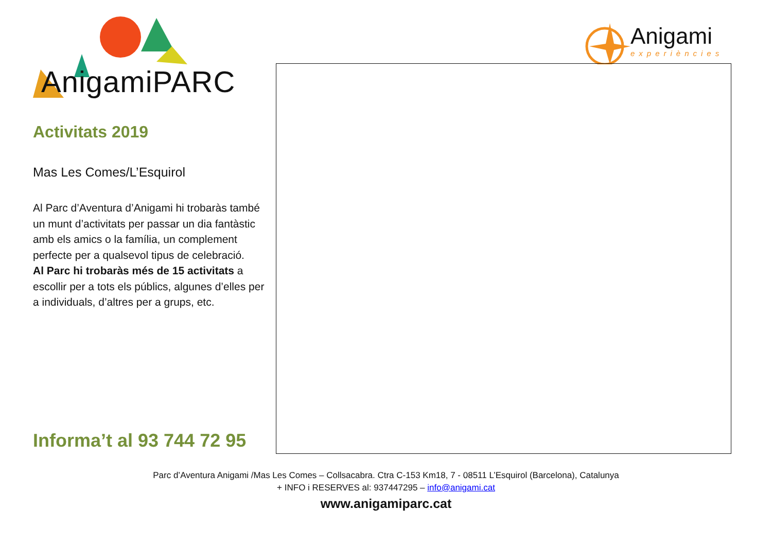AnigamiPARC
Activitats 2019
Mas Les Comes/L’Esquirol
Al Parc d’Aventura d’Anigami hi trobaràs també un munt d’activitats per passar un dia fantàstic amb els amics o la família, un complement perfecte per a qualsevol tipus de celebració.
Al Parc hi trobaràs més de 15 activitats a escollir per a tots els públics, algunes d’elles per a individuals, d’altres per a grups, etc.
Informa’t al 93 744 72 95
Anigami
experiències
Parc d’Aventura Anigami /Mas Les Comes – Collsacabra. Ctra C-153 Km18, 7 - 08511 L’Esquirol (Barcelona), Catalunya
+ INFO i RESERVES al: 937447295 – info@anigami.cat
www.anigamiparc.cat